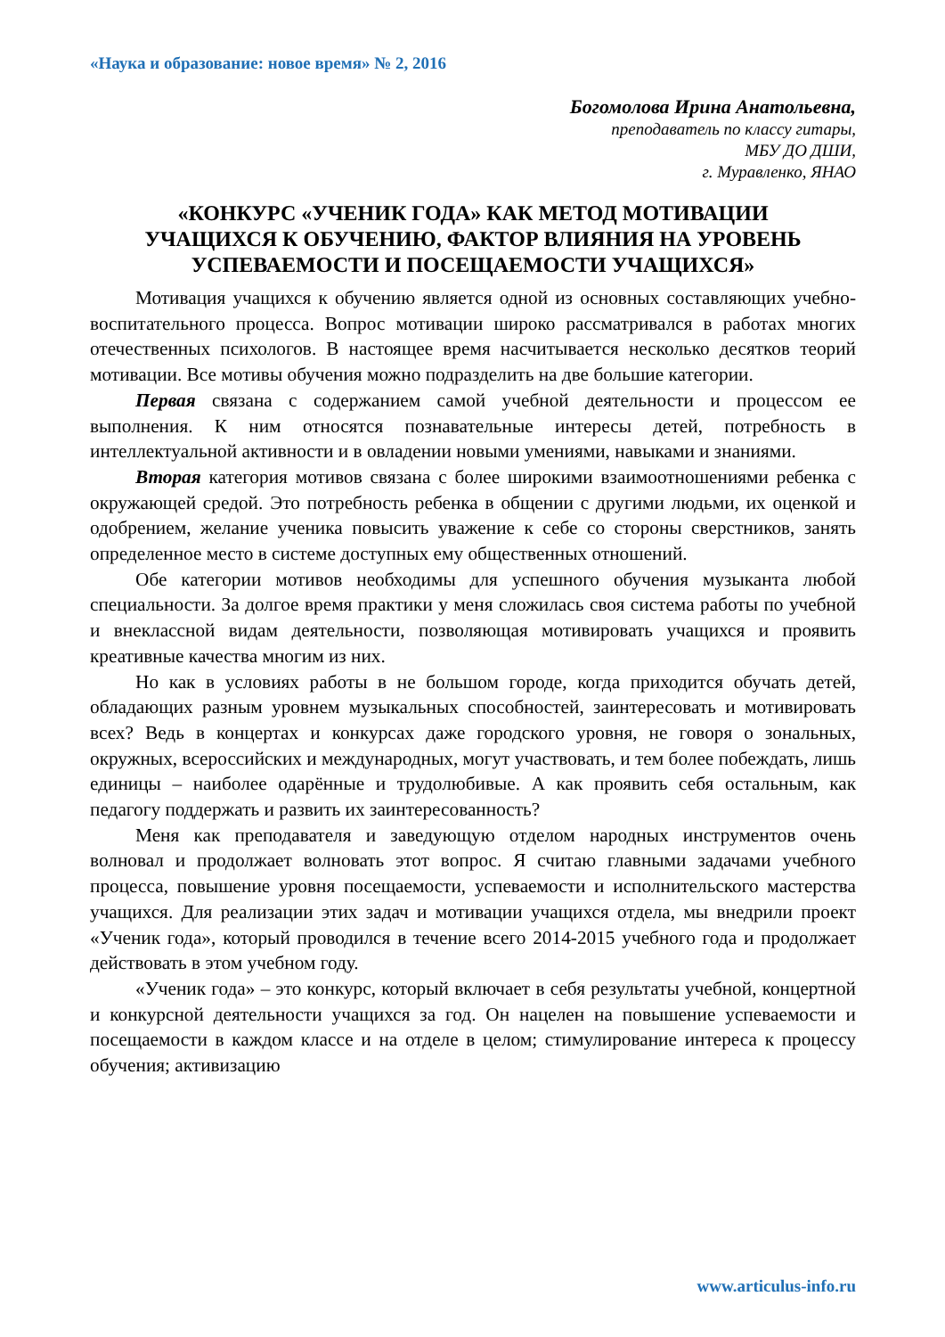«Наука и образование: новое время» № 2, 2016
Богомолова Ирина Анатольевна,
преподаватель по классу гитары,
МБУ ДО ДШИ,
г. Муравленко, ЯНАО
«КОНКУРС «УЧЕНИК ГОДА» КАК МЕТОД МОТИВАЦИИ
УЧАЩИХСЯ К ОБУЧЕНИЮ, ФАКТОР ВЛИЯНИЯ НА УРОВЕНЬ
УСПЕВАЕМОСТИ И ПОСЕЩАЕМОСТИ УЧАЩИХСЯ»
Мотивация учащихся к обучению является одной из основных составляющих учебно-воспитательного процесса. Вопрос мотивации широко рассматривался в работах многих отечественных психологов. В настоящее время насчитывается несколько десятков теорий мотивации. Все мотивы обучения можно подразделить на две большие категории.
Первая связана с содержанием самой учебной деятельности и процессом ее выполнения. К ним относятся познавательные интересы детей, потребность в интеллектуальной активности и в овладении новыми умениями, навыками и знаниями.
Вторая категория мотивов связана с более широкими взаимоотношениями ребенка с окружающей средой. Это потребность ребенка в общении с другими людьми, их оценкой и одобрением, желание ученика повысить уважение к себе со стороны сверстников, занять определенное место в системе доступных ему общественных отношений.
Обе категории мотивов необходимы для успешного обучения музыканта любой специальности. За долгое время практики у меня сложилась своя система работы по учебной и внеклассной видам деятельности, позволяющая мотивировать учащихся и проявить креативные качества многим из них.
Но как в условиях работы в не большом городе, когда приходится обучать детей, обладающих разным уровнем музыкальных способностей, заинтересовать и мотивировать всех? Ведь в концертах и конкурсах даже городского уровня, не говоря о зональных, окружных, всероссийских и международных, могут участвовать, и тем более побеждать, лишь единицы – наиболее одарённые и трудолюбивые. А как проявить себя остальным, как педагогу поддержать и развить их заинтересованность?
Меня как преподавателя и заведующую отделом народных инструментов очень волновал и продолжает волновать этот вопрос. Я считаю главными задачами учебного процесса, повышение уровня посещаемости, успеваемости и исполнительского мастерства учащихся. Для реализации этих задач и мотивации учащихся отдела, мы внедрили проект «Ученик года», который проводился в течение всего 2014-2015 учебного года и продолжает действовать в этом учебном году.
«Ученик года» – это конкурс, который включает в себя результаты учебной, концертной и конкурсной деятельности учащихся за год. Он нацелен на повышение успеваемости и посещаемости в каждом классе и на отделе в целом; стимулирование интереса к процессу обучения; активизацию
www.articulus-info.ru